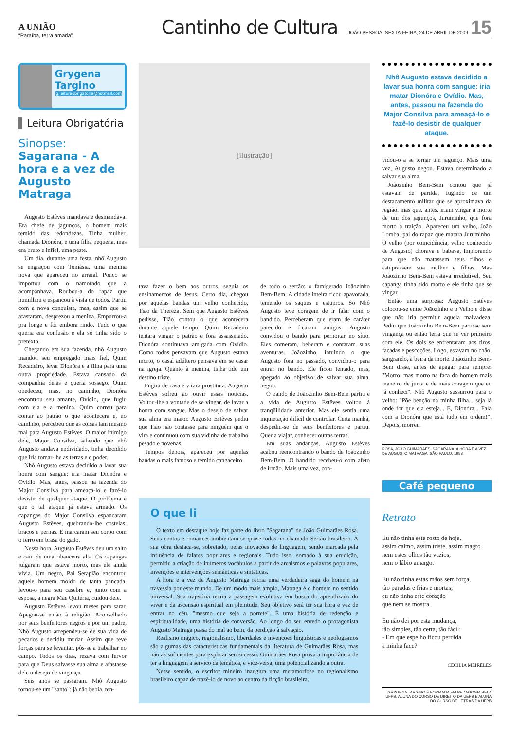A UNIÃO
“Paraíba, terra amada”
Cantinho de Cultura
JOÃO PESSOA, SEXTA-FEIRA, 24 DE ABRIL DE 2009
15
Grygena Targino
jg.leituraobrigatoria@hotmail.com
Leitura Obrigatória
Sinopse: Sagarana - A hora e a vez de Augusto Matraga
Augusto Estêves mandava e desmandava. Era chefe de jagunços, o homem mais temido das redondezas. Tinha mulher, chamada Dionóra, e uma filha pequena, mas era bruto e infiel, uma peste.
Um dia, durante uma festa, nhô Augusto se engraçou com Tomásia, uma menina nova que apareceu no arraial. Pouco se importou com o namorado que a acompanhava. Roubou-a do rapaz que humilhou e espancou à vista de todos. Partiu com a nova conquista, mas, assim que se afastaram, desprezou a menina. Empurrou-a pra longe e foi embora rindo. Tudo o que queria era confusão e ela só tinha sido o pretexto.
Chegando em sua fazenda, nhô Augusto mandou seu empregado mais fiel, Quim Recadeiro, levar Dionóra e a filha para uma outra propriedade. Estava cansado da companhia delas e queria sossego. Quim obedeceu, mas, no caminho, Dionóra encontrou seu amante, Ovídio, que fugiu com ela e a menina. Quim correu para contar ao patrão o que acontecera e, no caminho, percebeu que as coisas iam mesmo mal para Augusto Estêves. O maior inimigo dele, Major Consilva, sabendo que nhô Augusto andava endividado, tinha decidido que iria tomar-lhe as terras e o poder.
Nhô Augusto estava decidido a lavar sua honra com sangue: iria matar Dionóra e Ovídio. Mas, antes, passou na fazenda do Major Consilva para ameaçá-lo e fazê-lo desistir de qualquer ataque. O problema é que o tal ataque já estava armado. Os capangas do Major Consilva espancaram Augusto Estêves, quebrando-lhe costelas, braços e pernas. E marcaram seu corpo com o ferro em brasa do gado.
Nessa hora, Augusto Estêves deu um salto e caiu de uma ribanceira alta. Os capangas julgaram que estava morto, mas ele ainda vivia. Um negro, Pai Serapião encontrou aquele homem moído de tanta pancada, levou-o para seu casebre e, junto com a esposa, a negra Mãe Quitéria, cuidou dele.
Augusto Estêves levou meses para sarar. Apegou-se então à religião. Aconselhado por seus benfeitores negros e por um padre, Nhô Augusto arrependeu-se de sua vida de pecados e decidiu mudar. Assim que teve forças para se levantar, pôs-se a trabalhar no campo. Todos os dias, rezava com fervor para que Deus salvasse sua alma e afastasse dele o desejo de vingança.
Seis anos se passaram. Nhô Augusto tornou-se um "santo": já não bebia, ten-
[ilustração]
Nhô Augusto estava decidido a lavar sua honra com sangue: iria matar Dionóra e Ovídio. Mas, antes, passou na fazenda do Major Consilva para ameaçá-lo e fazê-lo desistir de qualquer ataque.
vidou-o a se tornar um jagunço. Mais uma vez, Augusto negou. Estava determinado a salvar sua alma.
Joãozinho Bem-Bem contou que já estavam de partida, fugindo de um destacamento militar que se aproximava da região, mas que, antes, iriam vingar a morte de um dos jagunços, Juruminho, que fora morto à traição. Apareceu um velho, João Lomba, pai do rapaz que matara Juruminho. O velho (por coincidência, velho conhecido de Augusto) chorava e babava, implorando para que não matassem seus filhos e estuprassem sua mulher e filhas. Mas Joãozinho Bem-Bem estava irredutível. Seu capanga tinha sido morto e ele tinha que se vingar.
Então uma surpresa: Augusto Estêves colocou-se entre Joãozinho e o Velho e disse que não iria permitir aquela malvadeza. Pediu que Joãozinho Bem-Bem partisse sem vingança ou então teria que se ver primeiro com ele. Os dois se enfrentaram aos tiros, facadas e pescoções. Logo, estavam no chão, sangrando, à beira da morte. Joãozinho Bem-Bem disse, antes de apagar para sempre: "Morro, mas morro na faca do homem mais maneiro de junta e de mais coragem que eu já conheci". Nhô Augusto sussurrou para o velho: "Põe benção na minha filha... seja lá onde for que ela esteja... E, Dionóra... Fala com a Dionóra que está tudo em ordem!". Depois, morreu.
ROSA, JOÃO GUIMARÃES. SAGARANA. A HORA E A VEZ DE AUGUSTO MATRAGA. SÃO PAULO, 1983.
Café pequeno
Retrato
Eu não tinha este rosto de hoje,
assim calmo, assim triste, assim magro
nem estes olhos tão vazios,
nem o lábio amargo.
Eu não tinha estas mãos sem força,
tão paradas e frias e mortas;
eu não tinha este coração
que nem se mostra.
Eu não dei por esta mudança,
tão simples, tão certa, tão fácil:
- Em que espelho ficou perdida
a minha face?
CECÍLIA MEIRELES
GRYGENA TARGINO É FORMADA EM PEDAGOGIA PELA UFPB, ALUNA DO CURSO DE DIREITO DA UEPB E ALUNA DO CURSO DE LETRAS DA UFPB
tava fazer o bem aos outros, seguia os ensinamentos de Jesus. Certo dia, chegou por aquelas bandas um velho conhecido, Tião da Thereza. Sem que Augusto Estêves pedisse, Tião contou o que acontecera durante aquele tempo. Quim Recadeiro tentara vingar o patrão e fora assassinado. Dionóra continuava amigada com Ovídio. Como todos pensavam que Augusto estava morto, o casal adúltero pensava em se casar na igreja. Quanto à menina, tinha tido um destino triste.
Fugira de casa e virara prostituta. Augusto Estêves sofreu ao ouvir essas notícias. Voltou-lhe a vontade de se vingar, de lavar a honra com sangue. Mas o desejo de salvar sua alma era maior. Augusto Estêves pediu que Tião não contasse para ninguém que o vira e continuou com sua vidinha de trabalho pesado e novenas.
Tempos depois, apareceu por aquelas bandas o mais famoso e temido cangaceiro
de todo o sertão: o famigerado Joãozinho Bem-Bem. A cidade inteira ficou apavorada, temendo os saques e estupros. Só Nhô Augusto teve coragem de ir falar com o bandido. Perceberam que eram de caráter parecido e ficaram amigos. Augusto convidou o bando para pernoitar no sítio. Eles comeram, beberam e contaram suas aventuras. Joãozinho, intuindo o que Augusto fora no passado, convidou-o para entrar no bando. Ele ficou tentado, mas, apegado ao objetivo de salvar sua alma, negou.
O bando de Joãozinho Bem-Bem partiu e a vida de Augusto Estêves voltou à tranqüilidade anterior. Mas ele sentia uma inquietação difícil de controlar. Certa manhã, despediu-se de seus benfeitores e partiu. Queria viajar, conhecer outras terras.
Em suas andanças, Augusto Estêves acabou reencontrando o bando de Joãozinho Bem-Bem. O bandido recebeu-o com afeto de irmão. Mais uma vez, con-
O que li
O texto em destaque hoje faz parte do livro "Sagarana" de João Guimarães Rosa. Seus contos e romances ambientam-se quase todos no chamado Sertão brasileiro. A sua obra destaca-se, sobretudo, pelas inovações de linguagem, sendo marcada pela influência de falares populares e regionais. Tudo isso, somado à sua erudição, permitiu a criação de inúmeros vocábulos a partir de arcaísmos e palavras populares, invenções e intervenções semânticas e sintáticas.
A hora e a vez de Augusto Matraga recria uma verdadeira saga do homem na travessia por este mundo. De um modo mais amplo, Matraga é o homem no sentido universal. Sua trajetória recria a passagem evolutiva em busca do aprendizado do viver e da ascensão espiritual em plenitude. Seu objetivo será ter sua hora e vez de entrar no céu, "mesmo que seja a porrete". É uma história de redenção e espiritualidade, uma história de conversão. Ao longo do seu enredo o protagonista Augusto Matraga passa do mal ao bem, da perdição à salvação.
Realismo mágico, regionalismo, liberdades e invenções linguísticas e neologismos são algumas das características fundamentais da literatura de Guimarães Rosa, mas não as suficientes para explicar seu sucesso. Guimarães Rosa prova a importância de ter a linguagem a serviço da temática, e vice-versa, uma potencializando a outra.
Nesse sentido, o escritor mineiro inaugura uma metamorfose no regionalismo brasileiro capaz de trazê-lo de novo ao centro da ficção brasileira.